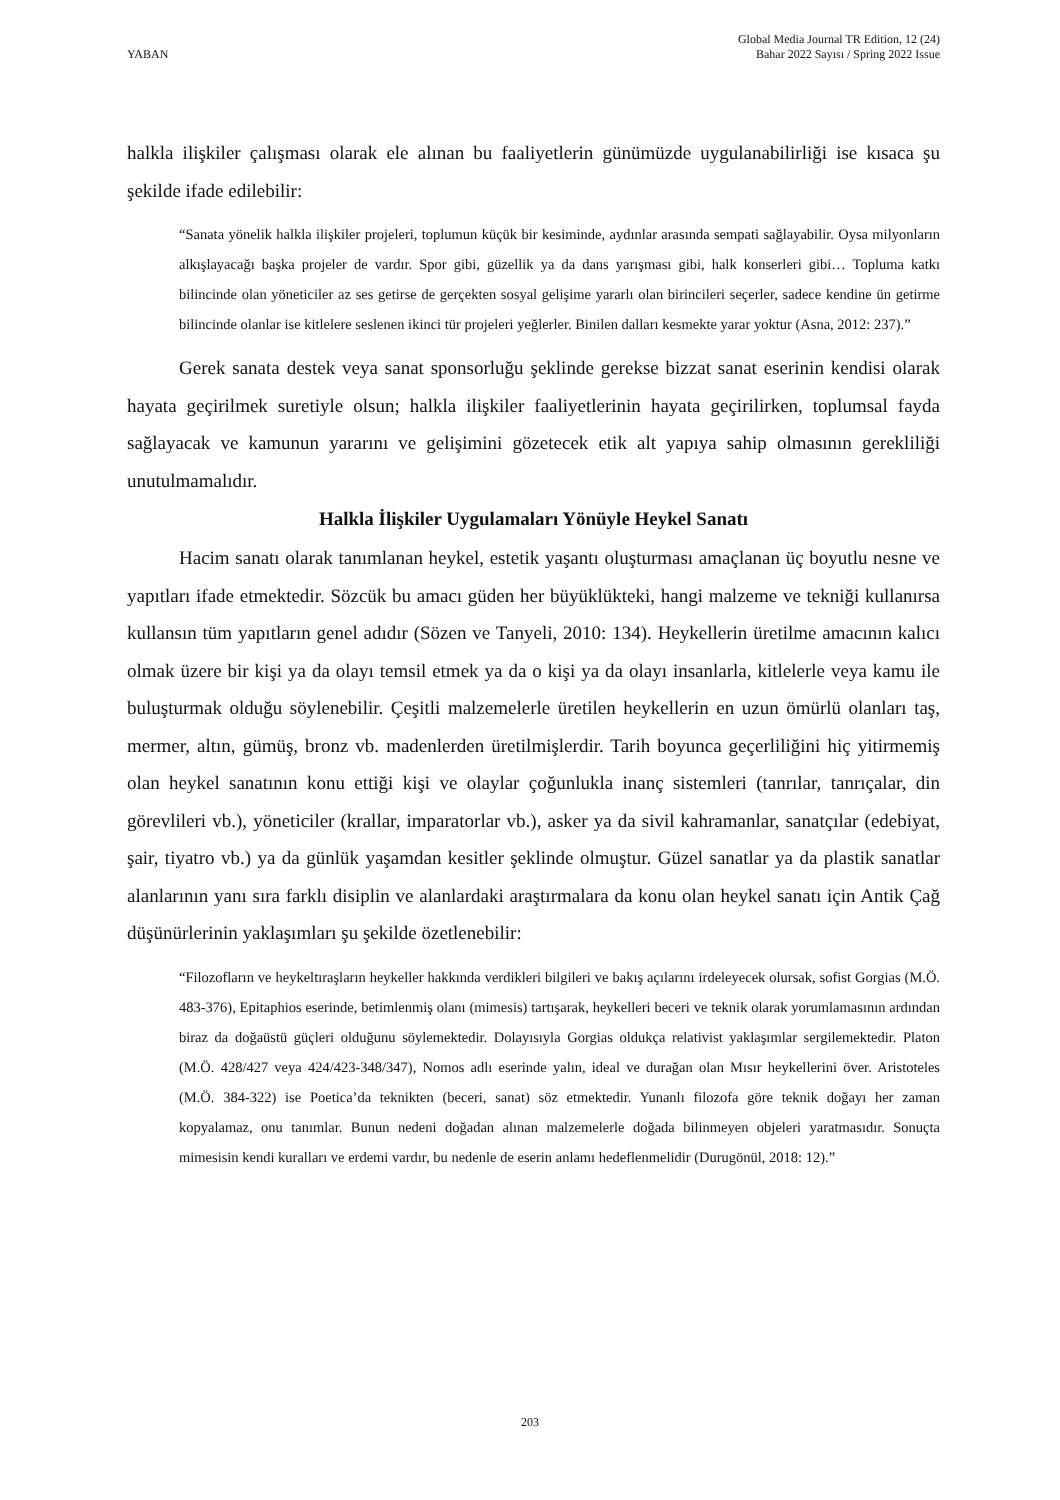YABAN
Global Media Journal TR Edition, 12 (24)
Bahar 2022 Sayısı / Spring 2022 Issue
halkla ilişkiler çalışması olarak ele alınan bu faaliyetlerin günümüzde uygulanabilirliği ise kısaca şu şekilde ifade edilebilir:
“Sanata yönelik halkla ilişkiler projeleri, toplumun küçük bir kesiminde, aydınlar arasında sempati sağlayabilir. Oysa milyonların alkışlayacağı başka projeler de vardır. Spor gibi, güzellik ya da dans yarışması gibi, halk konserleri gibi… Topluma katkı bilincinde olan yöneticiler az ses getirse de gerçekten sosyal gelişime yararlı olan birincileri seçerler, sadece kendine ün getirme bilincinde olanlar ise kitlelere seslenen ikinci tür projeleri yeğlerler. Binilen dalları kesmekte yarar yoktur (Asna, 2012: 237).”
Gerek sanata destek veya sanat sponsorluğu şeklinde gerekse bizzat sanat eserinin kendisi olarak hayata geçirilmek suretiyle olsun; halkla ilişkiler faaliyetlerinin hayata geçirilirken, toplumsal fayda sağlayacak ve kamunun yararını ve gelişimini gözetecek etik alt yapıya sahip olmasının gerekliliği unutulmamalıdır.
Halkla İlişkiler Uygulamaları Yönüyle Heykel Sanatı
Hacim sanatı olarak tanımlanan heykel, estetik yaşantı oluşturması amaçlanan üç boyutlu nesne ve yapıtları ifade etmektedir. Sözcük bu amacı güden her büyüklükteki, hangi malzeme ve tekniği kullanırsa kullansın tüm yapıtların genel adıdır (Sözen ve Tanyeli, 2010: 134). Heykellerin üretilme amacının kalıcı olmak üzere bir kişi ya da olayı temsil etmek ya da o kişi ya da olayı insanlarla, kitlelerle veya kamu ile buluşturmak olduğu söylenebilir. Çeşitli malzemelerle üretilen heykellerin en uzun ömürlü olanları taş, mermer, altın, gümüş, bronz vb. madenlerden üretilmişlerdir. Tarih boyunca geçerliliğini hiç yitirmemiş olan heykel sanatının konu ettiği kişi ve olaylar çoğunlukla inanç sistemleri (tanrılar, tanrıçalar, din görevlileri vb.), yöneticiler (krallar, imparatorlar vb.), asker ya da sivil kahramanlar, sanatçılar (edebiyat, şair, tiyatro vb.) ya da günlük yaşamdan kesitler şeklinde olmuştur. Güzel sanatlar ya da plastik sanatlar alanlarının yanı sıra farklı disiplin ve alanlardaki araştırmalara da konu olan heykel sanatı için Antik Çağ düşünürlerinin yaklaşımları şu şekilde özetlenebilir:
“Filozofların ve heykeltıraşların heykeller hakkında verdikleri bilgileri ve bakış açılarını irdeleyecek olursak, sofist Gorgias (M.Ö. 483-376), Epitaphios eserinde, betimlenmiş olanı (mimesis) tartışarak, heykelleri beceri ve teknik olarak yorumlamasının ardından biraz da doğaüstü güçleri olduğunu söylemektedir. Dolayısıyla Gorgias oldukça relativist yaklaşımlar sergilemektedir. Platon (M.Ö. 428/427 veya 424/423-348/347), Nomos adlı eserinde yalın, ideal ve durağan olan Mısır heykellerini över. Aristoteles (M.Ö. 384-322) ise Poetica’da teknikten (beceri, sanat) söz etmektedir. Yunanlı filozofa göre teknik doğayı her zaman kopyalamaz, onu tanımlar. Bunun nedeni doğadan alınan malzemelerle doğada bilinmeyen objeleri yaratmasıdır. Sonuçta mimesisin kendi kuralları ve erdemi vardır, bu nedenle de eserin anlamı hedeflenmelidir (Durugönül, 2018: 12).”
203